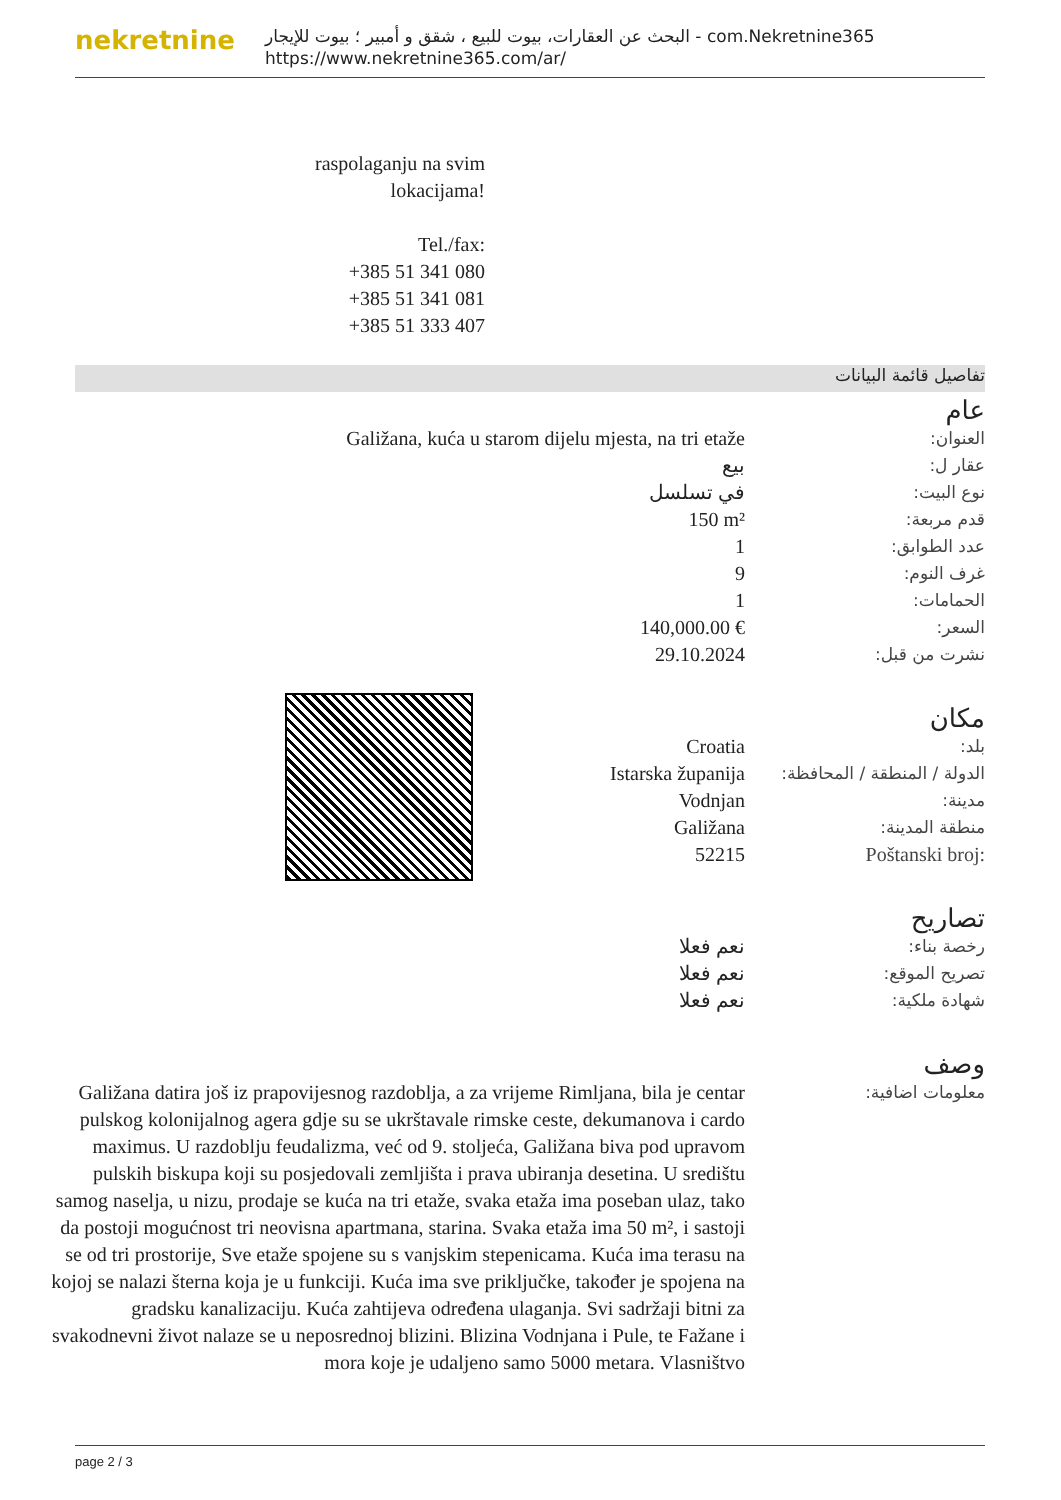nekretnine
البحث عن العقارات، بيوت للبيع ، شقق و أمبير ؛ بيوت للإيجار - com.Nekretnine365
https://www.nekretnine365.com/ar/
raspolaganju na svim lokacijama!
Tel./fax:
+385 51 341 080
+385 51 341 081
+385 51 333 407
تفاصيل قائمة البيانات
عام
| Galižana, kuća u starom dijelu mjesta, na tri etaže | العنوان: |
| بيع | عقار ل: |
| في تسلسل | نوع البيت: |
| 150 m² | قدم مربعة: |
| 1 | عدد الطوابق: |
| 9 | غرف النوم: |
| 1 | الحمامات: |
| 140,000.00 € | السعر: |
| 29.10.2024 | نشرت من قبل: |
مكان
| Croatia | بلد: |
| Istarska županija | الدولة / المنطقة / المحافظة: |
| Vodnjan | مدينة: |
| Galižana | منطقة المدينة: |
| 52215 | Poštanski broj: |
تصاريح
| نعم فعلا | رخصة بناء: |
| نعم فعلا | تصريح الموقع: |
| نعم فعلا | شهادة ملكية: |
وصف
| Galižana datira još iz prapovijesnog razdoblja, a za vrijeme Rimljana, bila je centar pulskog kolonijalnog agera gdje su se ukrštavale rimske ceste, dekumanova i cardo maximus. U razdoblju feudalizma, već od 9. stoljeća, Galižana biva pod upravom pulskih biskupa koji su posjedovali zemljišta i prava ubiranja desetina. U središtu samog naselja, u nizu, prodaje se kuća na tri etaže, svaka etaža ima poseban ulaz, tako da postoji mogućnost tri neovisna apartmana, starina. Svaka etaža ima 50 m², i sastoji se od tri prostorije, Sve etaže spojene su s vanjskim stepenicama. Kuća ima terasu na kojoj se nalazi šterna koja je u funkciji. Kuća ima sve priključke, također je spojena na gradsku kanalizaciju. Kuća zahtijeva određena ulaganja. Svi sadržaji bitni za svakodnevni život nalaze se u neposrednoj blizini. Blizina Vodnjana i Pule, te Fažane i mora koje je udaljeno samo 5000 metara. Vlasništvo | معلومات اضافية: |
page 2 / 3